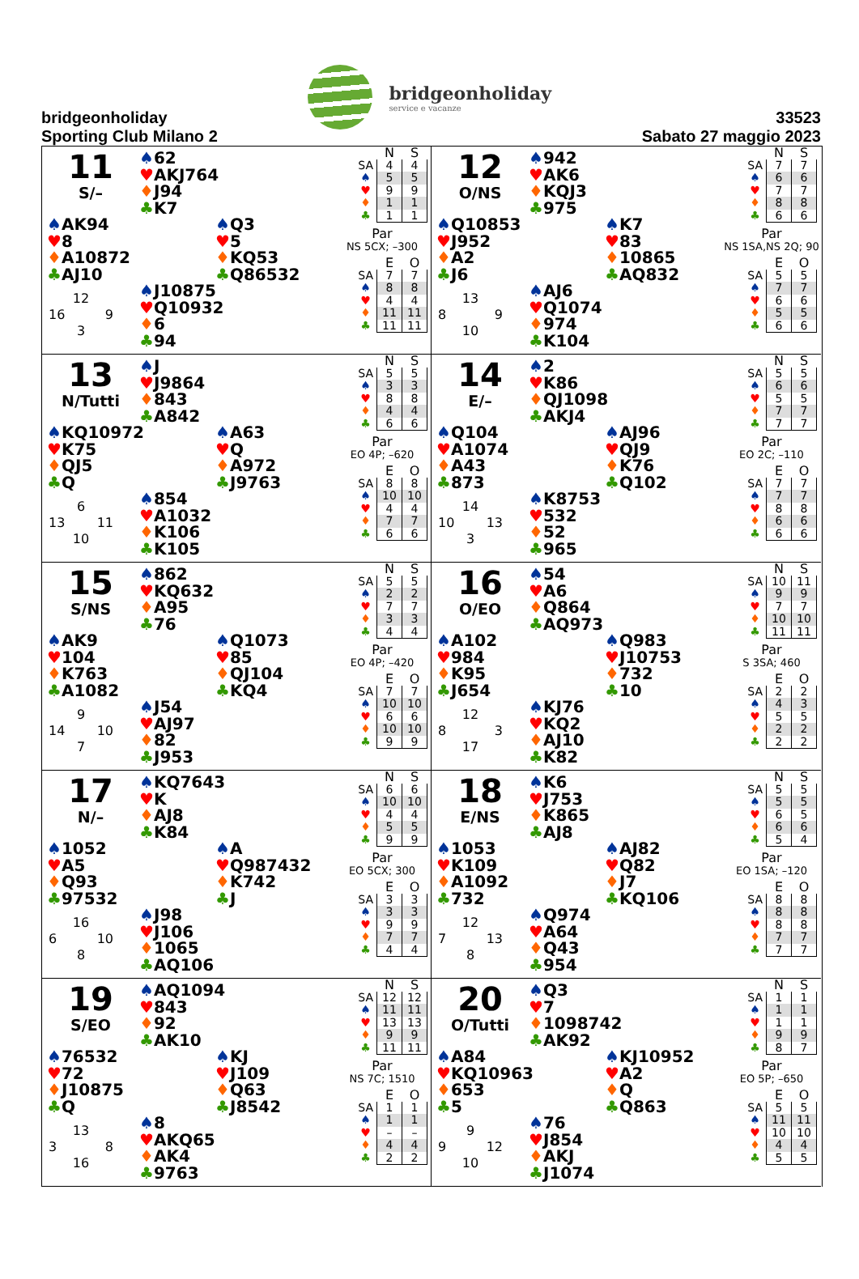bridgeonholiday
Sporting Club Milano 2
bridgeonholiday
service e vacanze
33523
Sabato 27 maggio 2023
11
S/–
♠62
♥AKJ764
♦J94
♣K7
♠AK94
♥8
♦A10872
♣AJ10
♠Q3
♥5
♦KQ53
♣Q86532
12
16 9
3
♠J10875
♥Q10932
♦6
♣94
| | N | S |
| --- | --- | --- |
| SA | 4 | 4 |
| ♠ | 5 | 5 |
| ♥ | 9 | 9 |
| ♦ | 1 | 1 |
| ♣ | 1 | 1 |
Par
NS 5CX; –300
| | E | O |
| --- | --- | --- |
| SA | 7 | 7 |
| ♠ | 8 | 8 |
| ♥ | 4 | 4 |
| ♦ | 11 | 11 |
| ♣ | 11 | 11 |
12
O/NS
♠942
♥AK6
♦KQJ3
♣975
♠Q10853
♥J952
♦A2
♣J6
♠K7
♥83
♦10865
♣AQ832
13
8 9
10
♠AJ6
♥Q1074
♦974
♣K104
| | N | S |
| --- | --- | --- |
| SA | 7 | 7 |
| ♠ | 6 | 6 |
| ♥ | 7 | 7 |
| ♦ | 8 | 8 |
| ♣ | 6 | 6 |
Par
NS 1SA,NS 2Q; 90
| | E | O |
| --- | --- | --- |
| SA | 5 | 5 |
| ♠ | 7 | 7 |
| ♥ | 6 | 6 |
| ♦ | 5 | 5 |
| ♣ | 6 | 6 |
13
N/Tutti
♠J
♥J9864
♦843
♣A842
♠KQ10972
♥K75
♦QJ5
♣Q
♠A63
♥Q
♦A972
♣J9763
6
13 11
10
♠854
♥A1032
♦K106
♣K105
| | N | S |
| --- | --- | --- |
| SA | 5 | 5 |
| ♠ | 3 | 3 |
| ♥ | 8 | 8 |
| ♦ | 4 | 4 |
| ♣ | 6 | 6 |
Par
EO 4P; –620
| | E | O |
| --- | --- | --- |
| SA | 8 | 8 |
| ♠ | 10 | 10 |
| ♥ | 4 | 4 |
| ♦ | 7 | 7 |
| ♣ | 6 | 6 |
14
E/–
♠2
♥K86
♦QJ1098
♣AKJ4
♠Q104
♥A1074
♦A43
♣873
♠AJ96
♥QJ9
♦K76
♣Q102
14
10 13
3
♠K8753
♥532
♦52
♣965
| | N | S |
| --- | --- | --- |
| SA | 5 | 5 |
| ♠ | 6 | 6 |
| ♥ | 5 | 5 |
| ♦ | 7 | 7 |
| ♣ | 7 | 7 |
Par
EO 2C; –110
| | E | O |
| --- | --- | --- |
| SA | 7 | 7 |
| ♠ | 7 | 7 |
| ♥ | 8 | 8 |
| ♦ | 6 | 6 |
| ♣ | 6 | 6 |
15
S/NS
♠862
♥KQ632
♦A95
♣76
♠AK9
♥104
♦K763
♣A1082
♠Q1073
♥85
♦QJ104
♣KQ4
9
14 10
7
♠J54
♥AJ97
♦82
♣J953
| | N | S |
| --- | --- | --- |
| SA | 5 | 5 |
| ♠ | 2 | 2 |
| ♥ | 7 | 7 |
| ♦ | 3 | 3 |
| ♣ | 4 | 4 |
Par
EO 4P; –420
| | E | O |
| --- | --- | --- |
| SA | 7 | 7 |
| ♠ | 10 | 10 |
| ♥ | 6 | 6 |
| ♦ | 10 | 10 |
| ♣ | 9 | 9 |
16
O/EO
♠54
♥A6
♦Q864
♣AQ973
♠A102
♥984
♦K95
♣J654
♠Q983
♥J10753
♦732
♣10
12
8 3
17
♠KJ76
♥KQ2
♦AJ10
♣K82
| | N | S |
| --- | --- | --- |
| SA | 10 | 11 |
| ♠ | 9 | 9 |
| ♥ | 7 | 7 |
| ♦ | 10 | 10 |
| ♣ | 11 | 11 |
Par
S 3SA; 460
| | E | O |
| --- | --- | --- |
| SA | 2 | 2 |
| ♠ | 4 | 3 |
| ♥ | 5 | 5 |
| ♦ | 2 | 2 |
| ♣ | 2 | 2 |
17
N/–
♠KQ7643
♥K
♦AJ8
♣K84
♠1052
♥A5
♦Q93
♣97532
♠A
♥Q987432
♦K742
♣J
16
6 10
8
♠J98
♥J106
♦1065
♣AQ106
| | N | S |
| --- | --- | --- |
| SA | 6 | 6 |
| ♠ | 10 | 10 |
| ♥ | 4 | 4 |
| ♦ | 5 | 5 |
| ♣ | 9 | 9 |
Par
EO 5CX; 300
| | E | O |
| --- | --- | --- |
| SA | 3 | 3 |
| ♠ | 3 | 3 |
| ♥ | 9 | 9 |
| ♦ | 7 | 7 |
| ♣ | 4 | 4 |
18
E/NS
♠K6
♥J753
♦K865
♣AJ8
♠1053
♥K109
♦A1092
♣732
♠AJ82
♥Q82
♦J7
♣KQ106
12
7 13
8
♠Q974
♥A64
♦Q43
♣954
| | N | S |
| --- | --- | --- |
| SA | 5 | 5 |
| ♠ | 5 | 5 |
| ♥ | 6 | 5 |
| ♦ | 6 | 6 |
| ♣ | 5 | 4 |
Par
EO 1SA; –120
| | E | O |
| --- | --- | --- |
| SA | 8 | 8 |
| ♠ | 8 | 8 |
| ♥ | 8 | 8 |
| ♦ | 7 | 7 |
| ♣ | 7 | 7 |
19
S/EO
♠AQ1094
♥843
♦92
♣AK10
♠76532
♥72
♦J10875
♣Q
♠KJ
♥J109
♦Q63
♣J8542
13
3 8
16
♠8
♥AKQ65
♦AK4
♣9763
| | N | S |
| --- | --- | --- |
| SA | 12 | 12 |
| ♠ | 11 | 11 |
| ♥ | 13 | 13 |
| ♦ | 9 | 9 |
| ♣ | 11 | 11 |
Par
NS 7C; 1510
| | E | O |
| --- | --- | --- |
| SA | 1 | 1 |
| ♠ | 1 | 1 |
| ♥ | – | – |
| ♦ | 4 | 4 |
| ♣ | 2 | 2 |
20
O/Tutti
♠Q3
♥7
♦1098742
♣AK92
♠A84
♥KQ10963
♦653
♣5
♠KJ10952
♥A2
♦Q
♣Q863
9
9 12
10
♠76
♥J854
♦AKJ
♣J1074
| | N | S |
| --- | --- | --- |
| SA | 1 | 1 |
| ♠ | 1 | 1 |
| ♥ | 1 | 1 |
| ♦ | 9 | 9 |
| ♣ | 8 | 7 |
Par
EO 5P; –650
| | E | O |
| --- | --- | --- |
| SA | 5 | 5 |
| ♠ | 11 | 11 |
| ♥ | 10 | 10 |
| ♦ | 4 | 4 |
| ♣ | 5 | 5 |